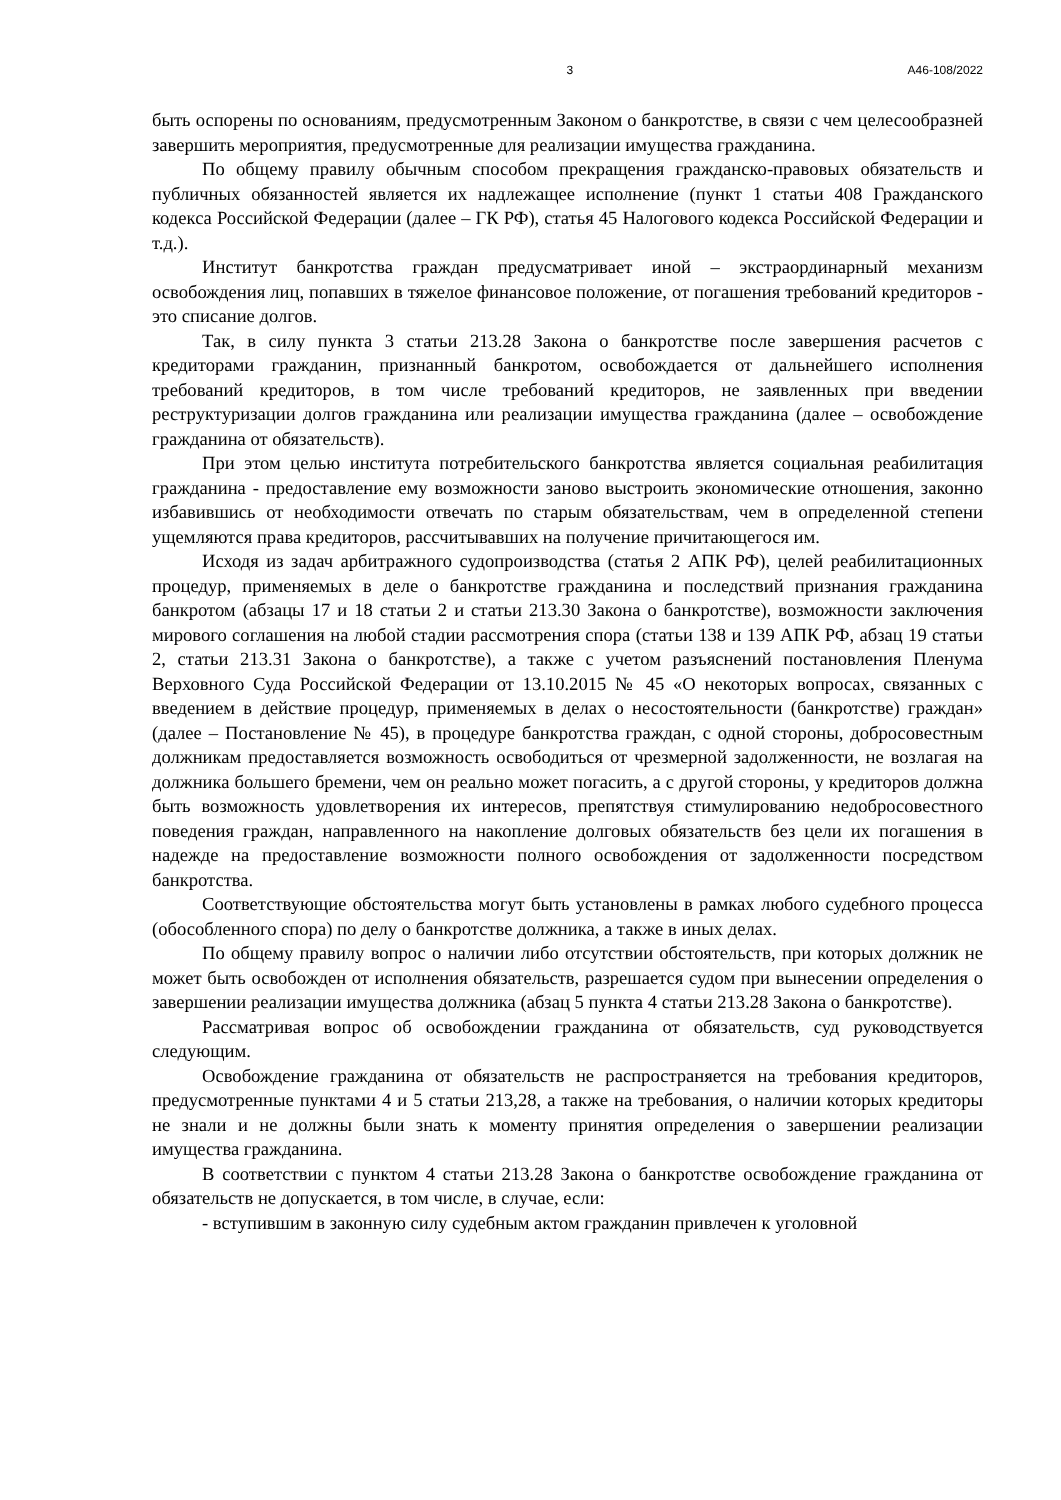3 А46-108/2022
быть оспорены по основаниям, предусмотренным Законом о банкротстве, в связи с чем целесообразней завершить мероприятия, предусмотренные для реализации имущества гражданина.
По общему правилу обычным способом прекращения гражданско-правовых обязательств и публичных обязанностей является их надлежащее исполнение (пункт 1 статьи 408 Гражданского кодекса Российской Федерации (далее – ГК РФ), статья 45 Налогового кодекса Российской Федерации и т.д.).
Институт банкротства граждан предусматривает иной – экстраординарный механизм освобождения лиц, попавших в тяжелое финансовое положение, от погашения требований кредиторов - это списание долгов.
Так, в силу пункта 3 статьи 213.28 Закона о банкротстве после завершения расчетов с кредиторами гражданин, признанный банкротом, освобождается от дальнейшего исполнения требований кредиторов, в том числе требований кредиторов, не заявленных при введении реструктуризации долгов гражданина или реализации имущества гражданина (далее – освобождение гражданина от обязательств).
При этом целью института потребительского банкротства является социальная реабилитация гражданина - предоставление ему возможности заново выстроить экономические отношения, законно избавившись от необходимости отвечать по старым обязательствам, чем в определенной степени ущемляются права кредиторов, рассчитывавших на получение причитающегося им.
Исходя из задач арбитражного судопроизводства (статья 2 АПК РФ), целей реабилитационных процедур, применяемых в деле о банкротстве гражданина и последствий признания гражданина банкротом (абзацы 17 и 18 статьи 2 и статьи 213.30 Закона о банкротстве), возможности заключения мирового соглашения на любой стадии рассмотрения спора (статьи 138 и 139 АПК РФ, абзац 19 статьи 2, статьи 213.31 Закона о банкротстве), а также с учетом разъяснений постановления Пленума Верховного Суда Российской Федерации от 13.10.2015 № 45 «О некоторых вопросах, связанных с введением в действие процедур, применяемых в делах о несостоятельности (банкротстве) граждан» (далее – Постановление № 45), в процедуре банкротства граждан, с одной стороны, добросовестным должникам предоставляется возможность освободиться от чрезмерной задолженности, не возлагая на должника большего бремени, чем он реально может погасить, а с другой стороны, у кредиторов должна быть возможность удовлетворения их интересов, препятствуя стимулированию недобросовестного поведения граждан, направленного на накопление долговых обязательств без цели их погашения в надежде на предоставление возможности полного освобождения от задолженности посредством банкротства.
Соответствующие обстоятельства могут быть установлены в рамках любого судебного процесса (обособленного спора) по делу о банкротстве должника, а также в иных делах.
По общему правилу вопрос о наличии либо отсутствии обстоятельств, при которых должник не может быть освобожден от исполнения обязательств, разрешается судом при вынесении определения о завершении реализации имущества должника (абзац 5 пункта 4 статьи 213.28 Закона о банкротстве).
Рассматривая вопрос об освобождении гражданина от обязательств, суд руководствуется следующим.
Освобождение гражданина от обязательств не распространяется на требования кредиторов, предусмотренные пунктами 4 и 5 статьи 213,28, а также на требования, о наличии которых кредиторы не знали и не должны были знать к моменту принятия определения о завершении реализации имущества гражданина.
В соответствии с пунктом 4 статьи 213.28 Закона о банкротстве освобождение гражданина от обязательств не допускается, в том числе, в случае, если:
- вступившим в законную силу судебным актом гражданин привлечен к уголовной